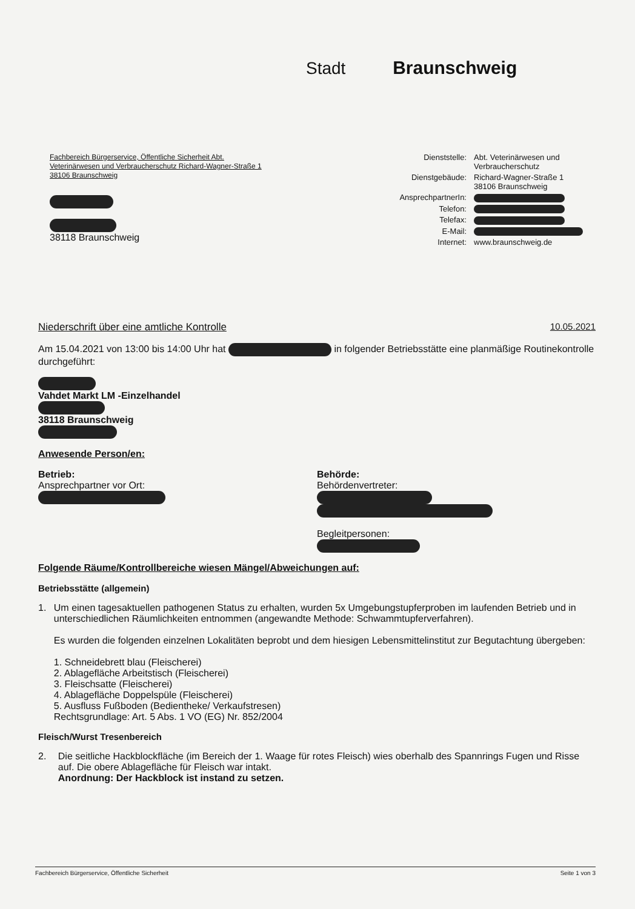Stadt Braunschweig
Fachbereich Bürgerservice, Öffentliche Sicherheit Abt.
Veterinärwesen und Verbraucherschutz Richard-Wagner-Straße 1
38106 Braunschweig
38118 Braunschweig
Dienststelle:
Abt. Veterinärwesen und Verbraucherschutz
Dienstgebäude:
Richard-Wagner-Straße 1
38106 Braunschweig
AnsprechpartnerIn:
Telefon:
Telefax:
E-Mail:
Internet:
www.braunschweig.de
Niederschrift über eine amtliche Kontrolle 10.05.2021
Am 15.04.2021 von 13:00 bis 14:00 Uhr hat in folgender Betriebsstätte eine planmäßige Routinekontrolle durchgeführt:
Vahdet Markt LM -Einzelhandel
38118 Braunschweig
Anwesende Person/en:
Betrieb:
Ansprechpartner vor Ort:
Behörde:
Behördenvertreter:
Begleitpersonen:
Folgende Räume/Kontrollbereiche wiesen Mängel/Abweichungen auf:
Betriebsstätte (allgemein)
1. Um einen tagesaktuellen pathogenen Status zu erhalten, wurden 5x Umgebungstupferproben im laufenden Betrieb und in unterschiedlichen Räumlichkeiten entnommen (angewandte Methode: Schwammtupferverfahren).
Es wurden die folgenden einzelnen Lokalitäten beprobt und dem hiesigen Lebensmittelinstitut zur Begutachtung übergeben:
1. Schneidebrett blau (Fleischerei)
2. Ablagefläche Arbeitstisch (Fleischerei)
3. Fleischsatte (Fleischerei)
4. Ablagefläche Doppelspüle (Fleischerei)
5. Ausfluss Fußboden (Bedientheke/ Verkaufstresen)
Rechtsgrundlage: Art. 5 Abs. 1 VO (EG) Nr. 852/2004
Fleisch/Wurst Tresenbereich
2. Die seitliche Hackblockfläche (im Bereich der 1. Waage für rotes Fleisch) wies oberhalb des Spannrings Fugen und Risse auf. Die obere Ablagefläche für Fleisch war intakt.
Anordnung: Der Hackblock ist instand zu setzen.
Fachbereich Bürgerservice, Öffentliche Sicherheit Seite 1 von 3